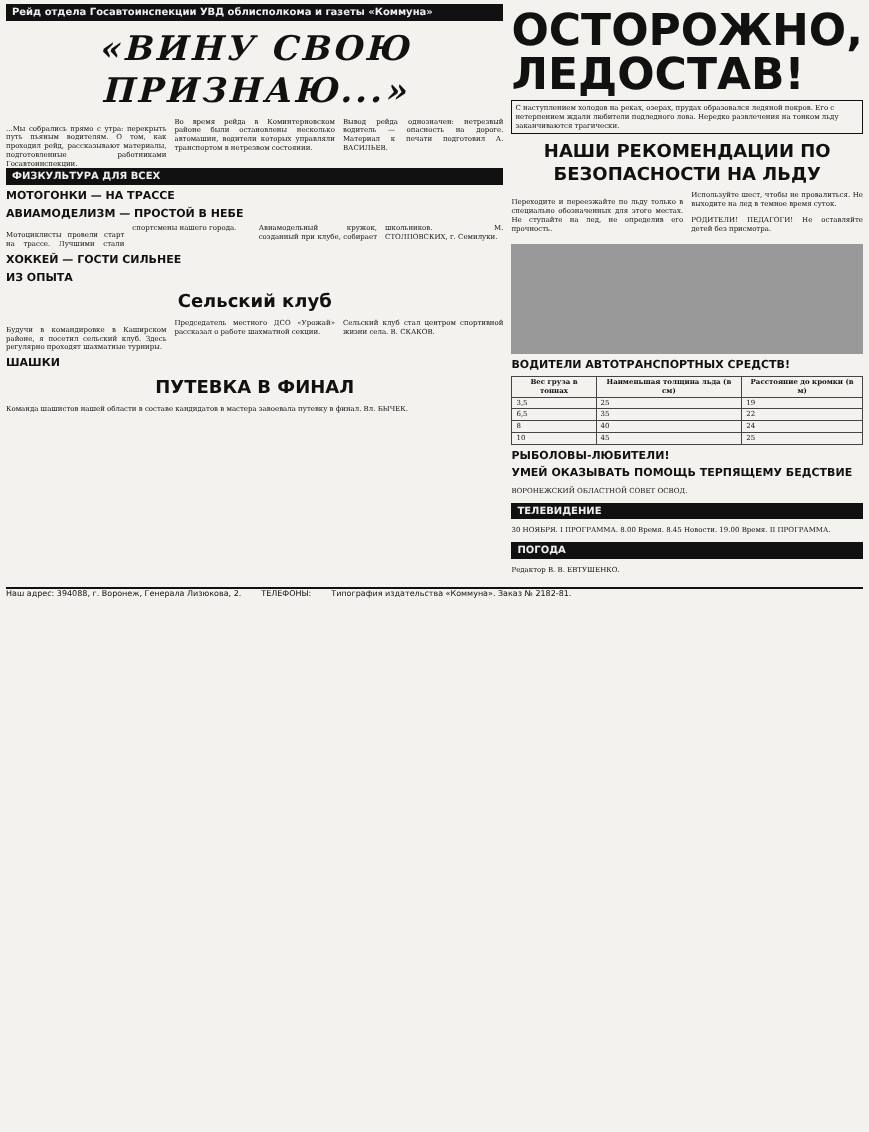Рейд отдела Госавтоинспекции УВД облисполкома и газеты «Коммуна»
«ВИНУ СВОЮ ПРИЗНАЮ...»
...Мы собрались прямо с утра: перекрыть путь пьяным водителям. О том, как проходил рейд, рассказывают материалы, подготовленные работниками Госавтоинспекции.
Во время рейда в Коминтерновском районе были остановлены несколько автомашин, водители которых управляли транспортом в нетрезвом состоянии.
Вывод рейда однозначен: нетрезвый водитель — опасность на дороге. Материал к печати подготовил А. ВАСИЛЬЕВ.
ФИЗКУЛЬТУРА ДЛЯ ВСЕХ
МОТОГОНКИ — НА ТРАССЕ
АВИАМОДЕЛИЗМ — ПРОСТОЙ В НЕБЕ
Мотоциклисты провели старт на трассе. Лучшими стали спортсмены нашего города.
Авиамодельный кружок, созданный при клубе, собирает школьников. М. СТОЛПОВСКИХ, г. Семилуки.
ХОККЕЙ — ГОСТИ СИЛЬНЕЕ
ИЗ ОПЫТА
Сельский клуб
Будучи в командировке в Каширском районе, я посетил сельский клуб. Здесь регулярно проходят шахматные турниры.
Председатель местного ДСО «Урожай» рассказал о работе шахматной секции.
Сельский клуб стал центром спортивной жизни села. В. СКАКОВ.
ШАШКИ
ПУТЕВКА В ФИНАЛ
Команда шашистов нашей области в составе кандидатов в мастера завоевала путевку в финал. Вл. БЫЧЕК.
ОСТОРОЖНО, ЛЕДОСТАВ!
С наступлением холодов на реках, озерах, прудах образовался ледяной покров. Его с нетерпением ждали любители подледного лова. Нередко развлечения на тонком льду заканчиваются трагически.
НАШИ РЕКОМЕНДАЦИИ ПО БЕЗОПАСНОСТИ НА ЛЬДУ
Переходите и переезжайте по льду только в специально обозначенных для этого местах. Не ступайте на лед, не определив его прочность.
Используйте шест, чтобы не провалиться. Не выходите на лед в темное время суток.
РОДИТЕЛИ! ПЕДАГОГИ! Не оставляйте детей без присмотра.
ВОДИТЕЛИ АВТОТРАНСПОРТНЫХ СРЕДСТВ!
| Вес груза в тоннах | Наименьшая толщина льда (в см) | Расстояние до кромки (в м) |
| --- | --- | --- |
| 3,5 | 25 | 19 |
| 6,5 | 35 | 22 |
| 8 | 40 | 24 |
| 10 | 45 | 25 |
РЫБОЛОВЫ-ЛЮБИТЕЛИ!
УМЕЙ ОКАЗЫВАТЬ ПОМОЩЬ ТЕРПЯЩЕМУ БЕДСТВИЕ
ВОРОНЕЖСКИЙ ОБЛАСТНОЙ СОВЕТ ОСВОД.
ТЕЛЕВИДЕНИЕ
30 НОЯБРЯ. I ПРОГРАММА. 8.00 Время. 8.45 Новости. 19.00 Время. II ПРОГРАММА.
ПОГОДА
Редактор В. В. ЕВТУШЕНКО.
Наш адрес: 394088, г. Воронеж, Генерала Лизюкова, 2. ТЕЛЕФОНЫ: Типография издательства «Коммуна». Заказ № 2182-81.